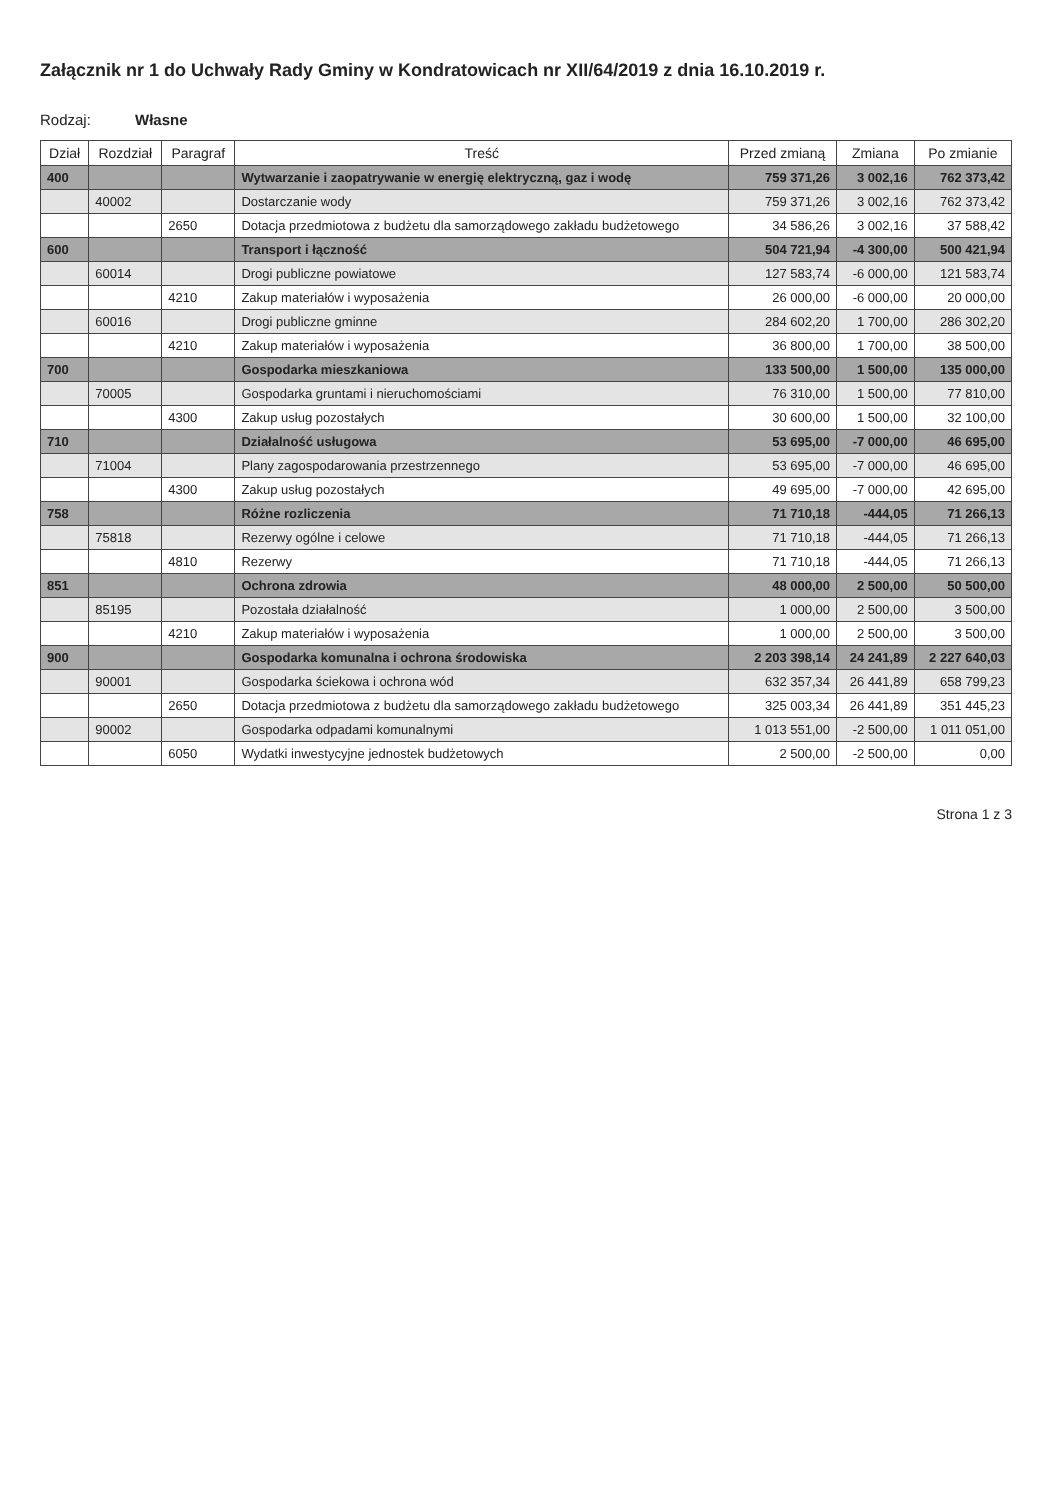Załącznik nr 1 do Uchwały Rady Gminy w Kondratowicach nr XII/64/2019 z dnia 16.10.2019 r.
Rodzaj: Własne
| Dział | Rozdział | Paragraf | Treść | Przed zmianą | Zmiana | Po zmianie |
| --- | --- | --- | --- | --- | --- | --- |
| 400 | | | Wytwarzanie i zaopatrywanie w energię elektryczną, gaz i wodę | 759 371,26 | 3 002,16 | 762 373,42 |
| | 40002 | | Dostarczanie wody | 759 371,26 | 3 002,16 | 762 373,42 |
| | | 2650 | Dotacja przedmiotowa z budżetu dla samorządowego zakładu budżetowego | 34 586,26 | 3 002,16 | 37 588,42 |
| 600 | | | Transport i łączność | 504 721,94 | -4 300,00 | 500 421,94 |
| | 60014 | | Drogi publiczne powiatowe | 127 583,74 | -6 000,00 | 121 583,74 |
| | | 4210 | Zakup materiałów i wyposażenia | 26 000,00 | -6 000,00 | 20 000,00 |
| | 60016 | | Drogi publiczne gminne | 284 602,20 | 1 700,00 | 286 302,20 |
| | | 4210 | Zakup materiałów i wyposażenia | 36 800,00 | 1 700,00 | 38 500,00 |
| 700 | | | Gospodarka mieszkaniowa | 133 500,00 | 1 500,00 | 135 000,00 |
| | 70005 | | Gospodarka gruntami i nieruchomościami | 76 310,00 | 1 500,00 | 77 810,00 |
| | | 4300 | Zakup usług pozostałych | 30 600,00 | 1 500,00 | 32 100,00 |
| 710 | | | Działalność usługowa | 53 695,00 | -7 000,00 | 46 695,00 |
| | 71004 | | Plany zagospodarowania przestrzennego | 53 695,00 | -7 000,00 | 46 695,00 |
| | | 4300 | Zakup usług pozostałych | 49 695,00 | -7 000,00 | 42 695,00 |
| 758 | | | Różne rozliczenia | 71 710,18 | -444,05 | 71 266,13 |
| | 75818 | | Rezerwy ogólne i celowe | 71 710,18 | -444,05 | 71 266,13 |
| | | 4810 | Rezerwy | 71 710,18 | -444,05 | 71 266,13 |
| 851 | | | Ochrona zdrowia | 48 000,00 | 2 500,00 | 50 500,00 |
| | 85195 | | Pozostała działalność | 1 000,00 | 2 500,00 | 3 500,00 |
| | | 4210 | Zakup materiałów i wyposażenia | 1 000,00 | 2 500,00 | 3 500,00 |
| 900 | | | Gospodarka komunalna i ochrona środowiska | 2 203 398,14 | 24 241,89 | 2 227 640,03 |
| | 90001 | | Gospodarka ściekowa i ochrona wód | 632 357,34 | 26 441,89 | 658 799,23 |
| | | 2650 | Dotacja przedmiotowa z budżetu dla samorządowego zakładu budżetowego | 325 003,34 | 26 441,89 | 351 445,23 |
| | 90002 | | Gospodarka odpadami komunalnymi | 1 013 551,00 | -2 500,00 | 1 011 051,00 |
| | | 6050 | Wydatki inwestycyjne jednostek budżetowych | 2 500,00 | -2 500,00 | 0,00 |
Strona 1 z 3